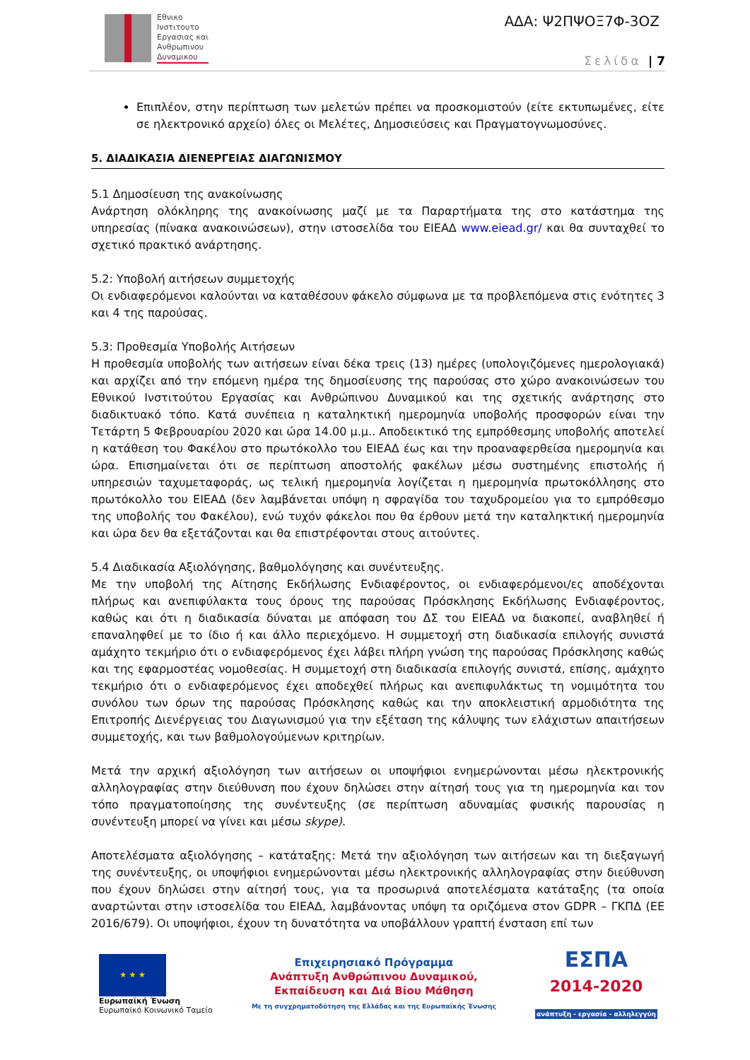Εθνικο
Ινστιτουτο
Εργασιας και
Ανθρωπινου
Δυναμικου
ΑΔΑ: Ψ2ΠΨΟΞ7Φ-3ΟΖ
Σελίδα | 7
Επιπλέον, στην περίπτωση των μελετών πρέπει να προσκομιστούν (είτε εκτυπωμένες, είτε σε ηλεκτρονικό αρχείο) όλες οι Μελέτες, Δημοσιεύσεις και Πραγματογνωμοσύνες.
5. ΔΙΑΔΙΚΑΣΙΑ ΔΙΕΝΕΡΓΕΙΑΣ ΔΙΑΓΩΝΙΣΜΟΥ
5.1 Δημοσίευση της ανακοίνωσης
Ανάρτηση ολόκληρης της ανακοίνωσης μαζί με τα Παραρτήματα της στο κατάστημα της υπηρεσίας (πίνακα ανακοινώσεων), στην ιστοσελίδα του ΕΙΕΑΔ www.eiead.gr/ και θα συνταχθεί το σχετικό πρακτικό ανάρτησης.
5.2: Υποβολή αιτήσεων συμμετοχής
Οι ενδιαφερόμενοι καλούνται να καταθέσουν φάκελο σύμφωνα με τα προβλεπόμενα στις ενότητες 3 και 4 της παρούσας.
5.3: Προθεσμία Υποβολής Αιτήσεων
Η προθεσμία υποβολής των αιτήσεων είναι δέκα τρεις (13) ημέρες (υπολογιζόμενες ημερολογιακά) και αρχίζει από την επόμενη ημέρα της δημοσίευσης της παρούσας στο χώρο ανακοινώσεων του Εθνικού Ινστιτούτου Εργασίας και Ανθρώπινου Δυναμικού και της σχετικής ανάρτησης στο διαδικτυακό τόπο. Κατά συνέπεια η καταληκτική ημερομηνία υποβολής προσφορών είναι την Τετάρτη 5 Φεβρουαρίου 2020 και ώρα 14.00 μ.μ.. Αποδεικτικό της εμπρόθεσμης υποβολής αποτελεί η κατάθεση του Φακέλου στο πρωτόκολλο του ΕΙΕΑΔ έως και την προαναφερθείσα ημερομηνία και ώρα. Επισημαίνεται ότι σε περίπτωση αποστολής φακέλων μέσω συστημένης επιστολής ή υπηρεσιών ταχυμεταφοράς, ως τελική ημερομηνία λογίζεται η ημερομηνία πρωτοκόλλησης στο πρωτόκολλο του ΕΙΕΑΔ (δεν λαμβάνεται υπόψη η σφραγίδα του ταχυδρομείου για το εμπρόθεσμο της υποβολής του Φακέλου), ενώ τυχόν φάκελοι που θα έρθουν μετά την καταληκτική ημερομηνία και ώρα δεν θα εξετάζονται και θα επιστρέφονται στους αιτούντες.
5.4 Διαδικασία Αξιολόγησης, βαθμολόγησης και συνέντευξης.
Με την υποβολή της Αίτησης Εκδήλωσης Ενδιαφέροντος, οι ενδιαφερόμενοι/ες αποδέχονται πλήρως και ανεπιφύλακτα τους όρους της παρούσας Πρόσκλησης Εκδήλωσης Ενδιαφέροντος, καθώς και ότι η διαδικασία δύναται με απόφαση του ΔΣ του ΕΙΕΑΔ να διακοπεί, αναβληθεί ή επαναληφθεί με το ίδιο ή και άλλο περιεχόμενο. Η συμμετοχή στη διαδικασία επιλογής συνιστά αμάχητο τεκμήριο ότι ο ενδιαφερόμενος έχει λάβει πλήρη γνώση της παρούσας Πρόσκλησης καθώς και της εφαρμοστέας νομοθεσίας. Η συμμετοχή στη διαδικασία επιλογής συνιστά, επίσης, αμάχητο τεκμήριο ότι ο ενδιαφερόμενος έχει αποδεχθεί πλήρως και ανεπιφυλάκτως τη νομιμότητα του συνόλου των όρων της παρούσας Πρόσκλησης καθώς και την αποκλειστική αρμοδιότητα της Επιτροπής Διενέργειας του Διαγωνισμού για την εξέταση της κάλυψης των ελάχιστων απαιτήσεων συμμετοχής, και των βαθμολογούμενων κριτηρίων.
Μετά την αρχική αξιολόγηση των αιτήσεων οι υποψήφιοι ενημερώνονται μέσω ηλεκτρονικής αλληλογραφίας στην διεύθυνση που έχουν δηλώσει στην αίτησή τους για τη ημερομηνία και τον τόπο πραγματοποίησης της συνέντευξης (σε περίπτωση αδυναμίας φυσικής παρουσίας η συνέντευξη μπορεί να γίνει και μέσω skype).
Αποτελέσματα αξιολόγησης – κατάταξης: Μετά την αξιολόγηση των αιτήσεων και τη διεξαγωγή της συνέντευξης, οι υποψήφιοι ενημερώνονται μέσω ηλεκτρονικής αλληλογραφίας στην διεύθυνση που έχουν δηλώσει στην αίτησή τους, για τα προσωρινά αποτελέσματα κατάταξης (τα οποία αναρτώνται στην ιστοσελίδα του ΕΙΕΑΔ, λαμβάνοντας υπόψη τα οριζόμενα στον GDPR – ΓΚΠΔ (ΕΕ 2016/679). Οι υποψήφιοι, έχουν τη δυνατότητα να υποβάλλουν γραπτή ένσταση επί των
★ ★ ★
Ευρωπαϊκή Ένωση
Ευρωπαϊκό Κοινωνικό Ταμείο
Επιχειρησιακό Πρόγραμμα
Ανάπτυξη Ανθρώπινου Δυναμικού,
Εκπαίδευση και Διά Βίου Μάθηση
Με τη συγχρηματοδότηση της Ελλάδας και της Ευρωπαϊκής Ένωσης
ΕΣΠΑ
2014-2020
ανάπτυξη - εργασία - αλληλεγγύη